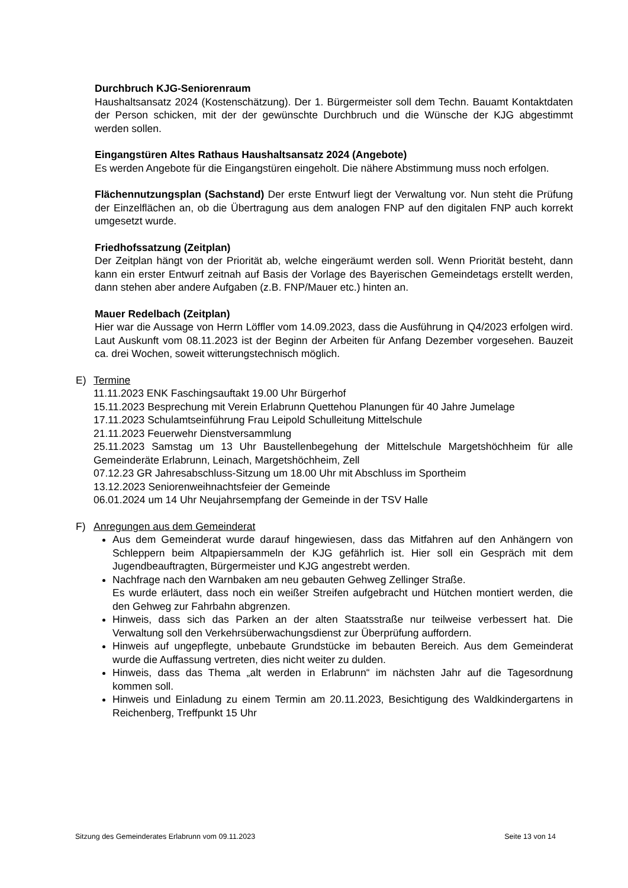Durchbruch KJG-Seniorenraum
Haushaltsansatz 2024 (Kostenschätzung). Der 1. Bürgermeister soll dem Techn. Bauamt Kontaktdaten der Person schicken, mit der der gewünschte Durchbruch und die Wünsche der KJG abgestimmt werden sollen.
Eingangstüren Altes Rathaus Haushaltsansatz 2024 (Angebote)
Es werden Angebote für die Eingangstüren eingeholt. Die nähere Abstimmung muss noch erfolgen.
Flächennutzungsplan (Sachstand) Der erste Entwurf liegt der Verwaltung vor. Nun steht die Prüfung der Einzelflächen an, ob die Übertragung aus dem analogen FNP auf den digitalen FNP auch korrekt umgesetzt wurde.
Friedhofssatzung (Zeitplan)
Der Zeitplan hängt von der Priorität ab, welche eingeräumt werden soll. Wenn Priorität besteht, dann kann ein erster Entwurf zeitnah auf Basis der Vorlage des Bayerischen Gemeindetags erstellt werden, dann stehen aber andere Aufgaben (z.B. FNP/Mauer etc.) hinten an.
Mauer Redelbach (Zeitplan)
Hier war die Aussage von Herrn Löffler vom 14.09.2023, dass die Ausführung in Q4/2023 erfolgen wird. Laut Auskunft vom 08.11.2023 ist der Beginn der Arbeiten für Anfang Dezember vorgesehen. Bauzeit ca. drei Wochen, soweit witterungstechnisch möglich.
E) Termine
11.11.2023 ENK Faschingsauftakt 19.00 Uhr Bürgerhof
15.11.2023 Besprechung mit Verein Erlabrunn Quettehou Planungen für 40 Jahre Jumelage
17.11.2023 Schulamtseinführung Frau Leipold Schulleitung Mittelschule
21.11.2023 Feuerwehr Dienstversammlung
25.11.2023 Samstag um 13 Uhr Baustellenbegehung der Mittelschule Margetshöchheim für alle Gemeinderäte Erlabrunn, Leinach, Margetshöchheim, Zell
07.12.23 GR Jahresabschluss-Sitzung um 18.00 Uhr mit Abschluss im Sportheim
13.12.2023 Seniorenweihnachtsfeier der Gemeinde
06.01.2024 um 14 Uhr Neujahrsempfang der Gemeinde in der TSV Halle
F) Anregungen aus dem Gemeinderat
Aus dem Gemeinderat wurde darauf hingewiesen, dass das Mitfahren auf den Anhängern von Schleppern beim Altpapiersammeln der KJG gefährlich ist. Hier soll ein Gespräch mit dem Jugendbeauftragten, Bürgermeister und KJG angestrebt werden.
Nachfrage nach den Warnbaken am neu gebauten Gehweg Zellinger Straße.
Es wurde erläutert, dass noch ein weißer Streifen aufgebracht und Hütchen montiert werden, die den Gehweg zur Fahrbahn abgrenzen.
Hinweis, dass sich das Parken an der alten Staatsstraße nur teilweise verbessert hat. Die Verwaltung soll den Verkehrsüberwachungsdienst zur Überprüfung auffordern.
Hinweis auf ungepflegte, unbebaute Grundstücke im bebauten Bereich. Aus dem Gemeinderat wurde die Auffassung vertreten, dies nicht weiter zu dulden.
Hinweis, dass das Thema „alt werden in Erlabrunn“ im nächsten Jahr auf die Tagesordnung kommen soll.
Hinweis und Einladung zu einem Termin am 20.11.2023, Besichtigung des Waldkindergartens in Reichenberg, Treffpunkt 15 Uhr
Sitzung des Gemeinderates Erlabrunn vom 09.11.2023 Seite 13 von 14